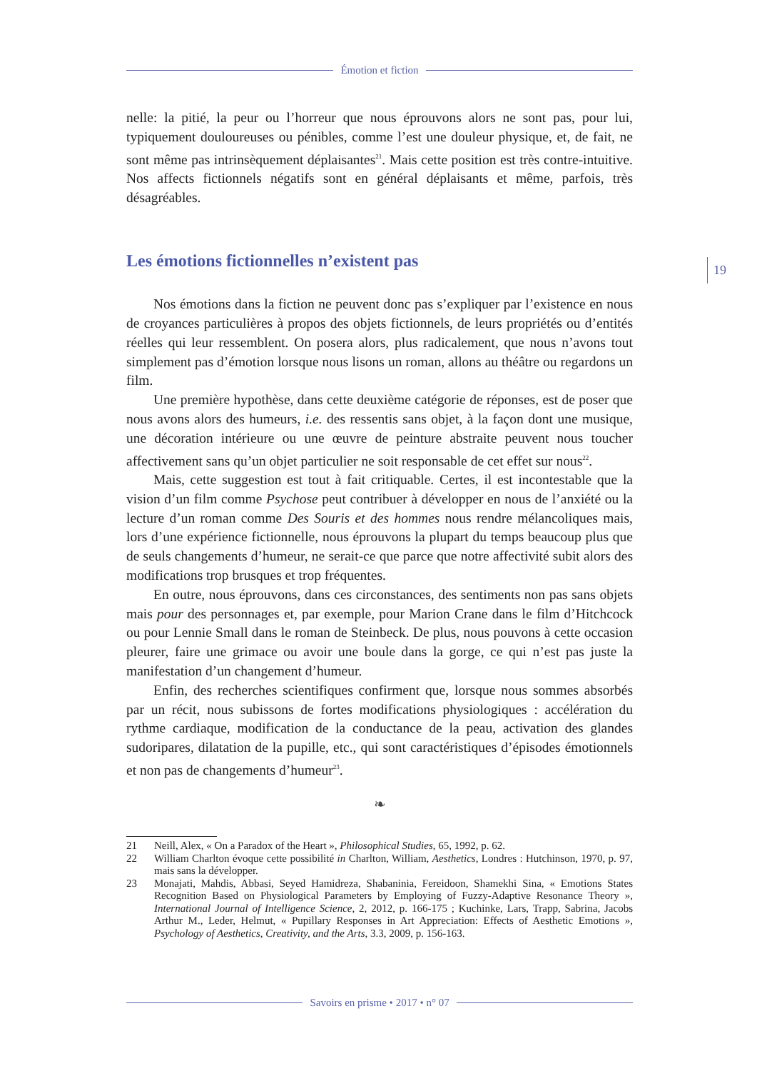Émotion et fiction
19
nelle: la pitié, la peur ou l’horreur que nous éprouvons alors ne sont pas, pour lui, typiquement douloureuses ou pénibles, comme l’est une douleur physique, et, de fait, ne sont même pas intrinsèquement déplaisantes<sup>21</sup>. Mais cette position est très contre-intuitive. Nos affects fictionnels négatifs sont en général déplaisants et même, parfois, très désagréables.
Les émotions fictionnelles n’existent pas
Nos émotions dans la fiction ne peuvent donc pas s’expliquer par l’existence en nous de croyances particulières à propos des objets fictionnels, de leurs propriétés ou d’entités réelles qui leur ressemblent. On posera alors, plus radicalement, que nous n’avons tout simplement pas d’émotion lorsque nous lisons un roman, allons au théâtre ou regardons un film.
Une première hypothèse, dans cette deuxième catégorie de réponses, est de poser que nous avons alors des humeurs, i.e. des ressentis sans objet, à la façon dont une musique, une décoration intérieure ou une œuvre de peinture abstraite peuvent nous toucher affectivement sans qu’un objet particulier ne soit responsable de cet effet sur nous<sup>22</sup>.
Mais, cette suggestion est tout à fait critiquable. Certes, il est incontestable que la vision d’un film comme Psychose peut contribuer à développer en nous de l’anxiété ou la lecture d’un roman comme Des Souris et des hommes nous rendre mélancoliques mais, lors d’une expérience fictionnelle, nous éprouvons la plupart du temps beaucoup plus que de seuls changements d’humeur, ne serait-ce que parce que notre affectivité subit alors des modifications trop brusques et trop fréquentes.
En outre, nous éprouvons, dans ces circonstances, des sentiments non pas sans objets mais pour des personnages et, par exemple, pour Marion Crane dans le film d’Hitchcock ou pour Lennie Small dans le roman de Steinbeck. De plus, nous pouvons à cette occasion pleurer, faire une grimace ou avoir une boule dans la gorge, ce qui n’est pas juste la manifestation d’un changement d’humeur.
Enfin, des recherches scientifiques confirment que, lorsque nous sommes absorbés par un récit, nous subissons de fortes modifications physiologiques : accélération du rythme cardiaque, modification de la conductance de la peau, activation des glandes sudoripares, dilatation de la pupille, etc., qui sont caractéristiques d’épisodes émotionnels et non pas de changements d’humeur<sup>23</sup>.
❧
21 Neill, Alex, « On a Paradox of the Heart », Philosophical Studies, 65, 1992, p. 62.
22 William Charlton évoque cette possibilité in Charlton, William, Aesthetics, Londres : Hutchinson, 1970, p. 97, mais sans la développer.
23 Monajati, Mahdis, Abbasi, Seyed Hamidreza, Shabaninia, Fereidoon, Shamekhi Sina, « Emotions States Recognition Based on Physiological Parameters by Employing of Fuzzy-Adaptive Resonance Theory », International Journal of Intelligence Science, 2, 2012, p. 166-175 ; Kuchinke, Lars, Trapp, Sabrina, Jacobs Arthur M., Leder, Helmut, « Pupillary Responses in Art Appreciation: Effects of Aesthetic Emotions », Psychology of Aesthetics, Creativity, and the Arts, 3.3, 2009, p. 156-163.
Savoirs en prisme • 2017 • n° 07